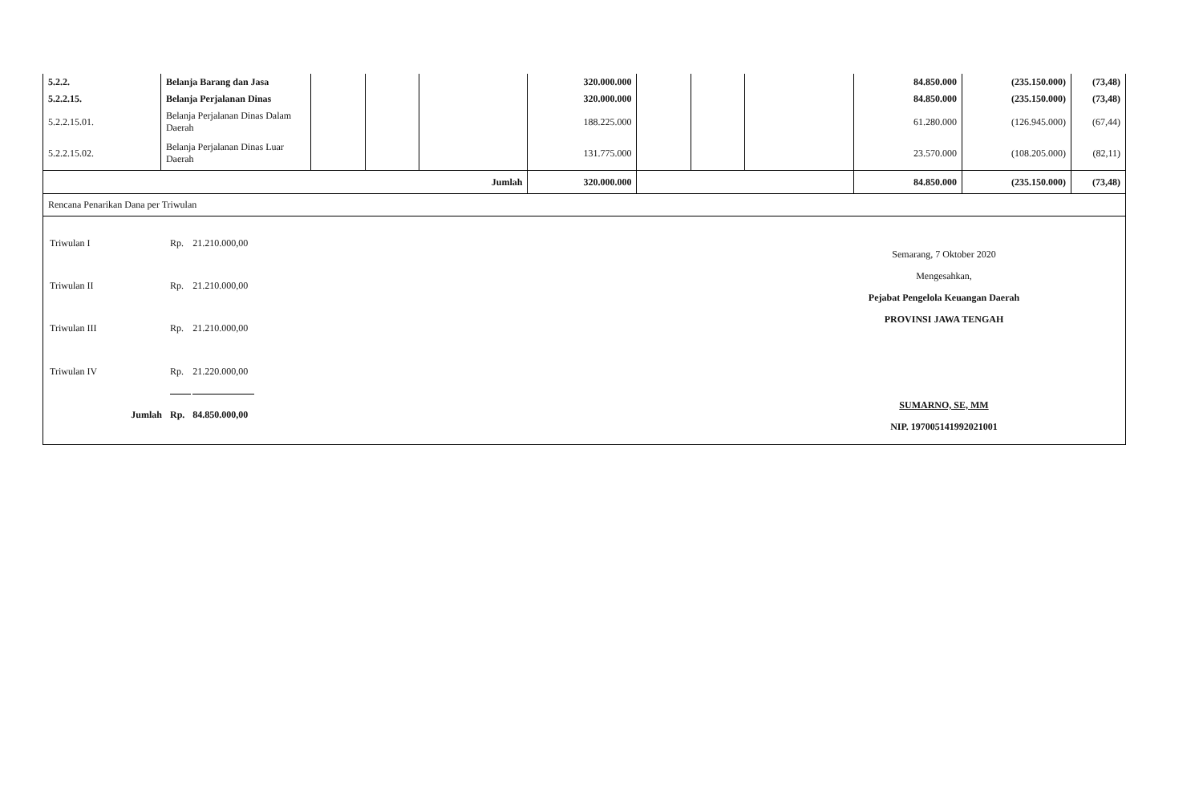| 5.2.2. | Belanja Barang dan Jasa | | | | 320.000.000 | | | | 84.850.000 | (235.150.000) | (73,48) |
| 5.2.2.15. | Belanja Perjalanan Dinas | | | | 320.000.000 | | | | 84.850.000 | (235.150.000) | (73,48) |
| 5.2.2.15.01. | Belanja Perjalanan Dinas Dalam Daerah | | | | 188.225.000 | | | | 61.280.000 | (126.945.000) | (67,44) |
| 5.2.2.15.02. | Belanja Perjalanan Dinas Luar Daerah | | | | 131.775.000 | | | | 23.570.000 | (108.205.000) | (82,11) |
| Jumlah | | | | | 320.000.000 | | | | 84.850.000 | (235.150.000) | (73,48) |
Rencana Penarikan Dana per Triwulan
| Triwulan I | Rp. | 21.210.000,00 |
| Triwulan II | Rp. | 21.210.000,00 |
| Triwulan III | Rp. | 21.210.000,00 |
| Triwulan IV | Rp. | 21.220.000,00 |
| Jumlah | Rp. | 84.850.000,00 |
Semarang, 7 Oktober 2020
Mengesahkan,
Pejabat Pengelola Keuangan Daerah
PROVINSI JAWA TENGAH
SUMARNO, SE, MM
NIP. 197005141992021001